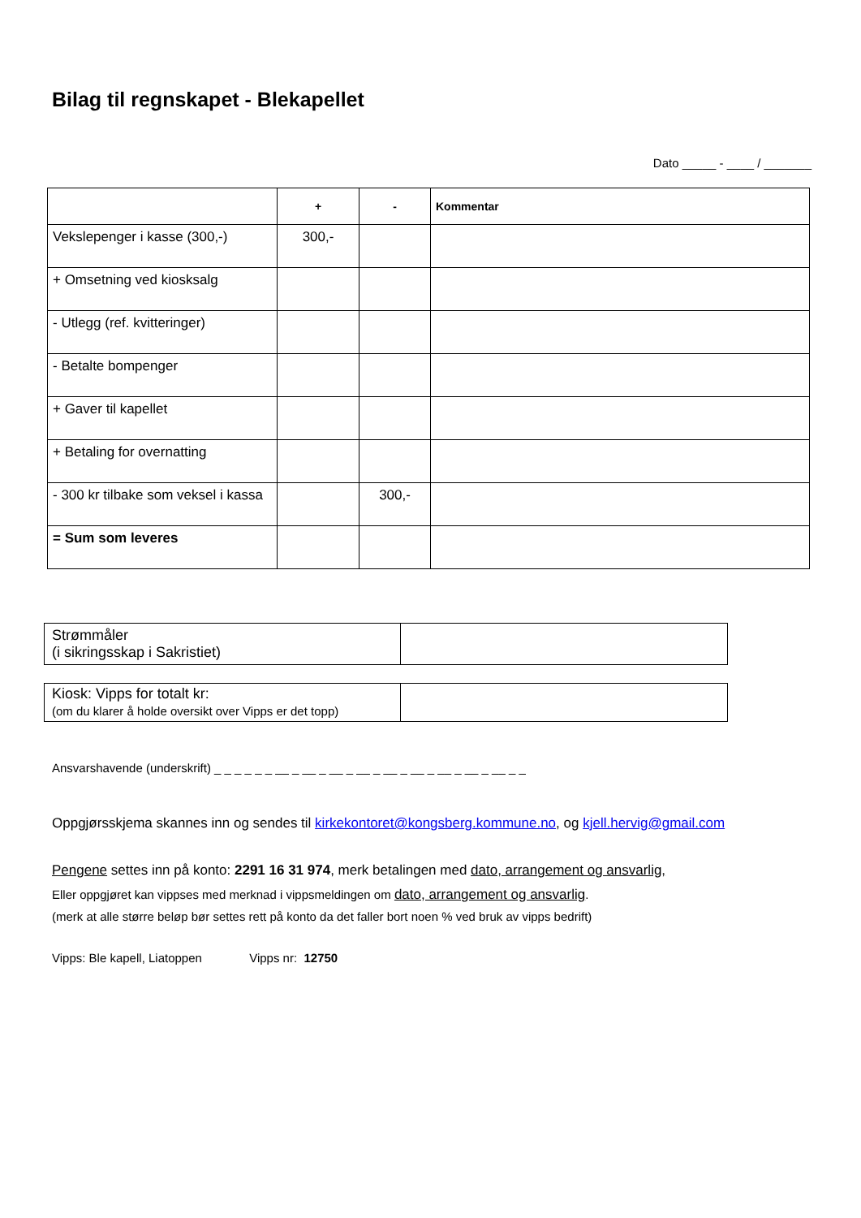Bilag til regnskapet - Blekapellet
Dato _____ - ____ / _______
| | + | - | Kommentar |
| --- | --- | --- | --- |
| Vekslepenger i kasse (300,-) | 300,- | | |
| + Omsetning ved kiosksalg | | | |
| - Utlegg (ref. kvitteringer) | | | |
| - Betalte bompenger | | | |
| + Gaver til kapellet | | | |
| + Betaling for overnatting | | | |
| - 300 kr tilbake som veksel i kassa | | 300,- | |
| = Sum som leveres | | | |
| Strømmåler (i sikringsskap i Sakristiet) | |
| Kiosk: Vipps for totalt kr: (om du klarer å holde oversikt over Vipps er det topp) | |
Ansvarshavende (underskrift) _ _ _ _ _ _ __ _ __ _ __ _ __ _ __ _ __ _ __ _ __ _ __ _ _
Oppgjørsskjema skannes inn og sendes til kirkekontoret@kongsberg.kommune.no, og kjell.hervig@gmail.com
Pengene settes inn på konto: 2291 16 31 974, merk betalingen med dato, arrangement og ansvarlig,
Eller oppgjøret kan vippses med merknad i vippsmeldingen om dato, arrangement og ansvarlig.
(merk at alle større beløp bør settes rett på konto da det faller bort noen % ved bruk av vipps bedrift)
Vipps: Ble kapell, Liatoppen Vipps nr: 12750